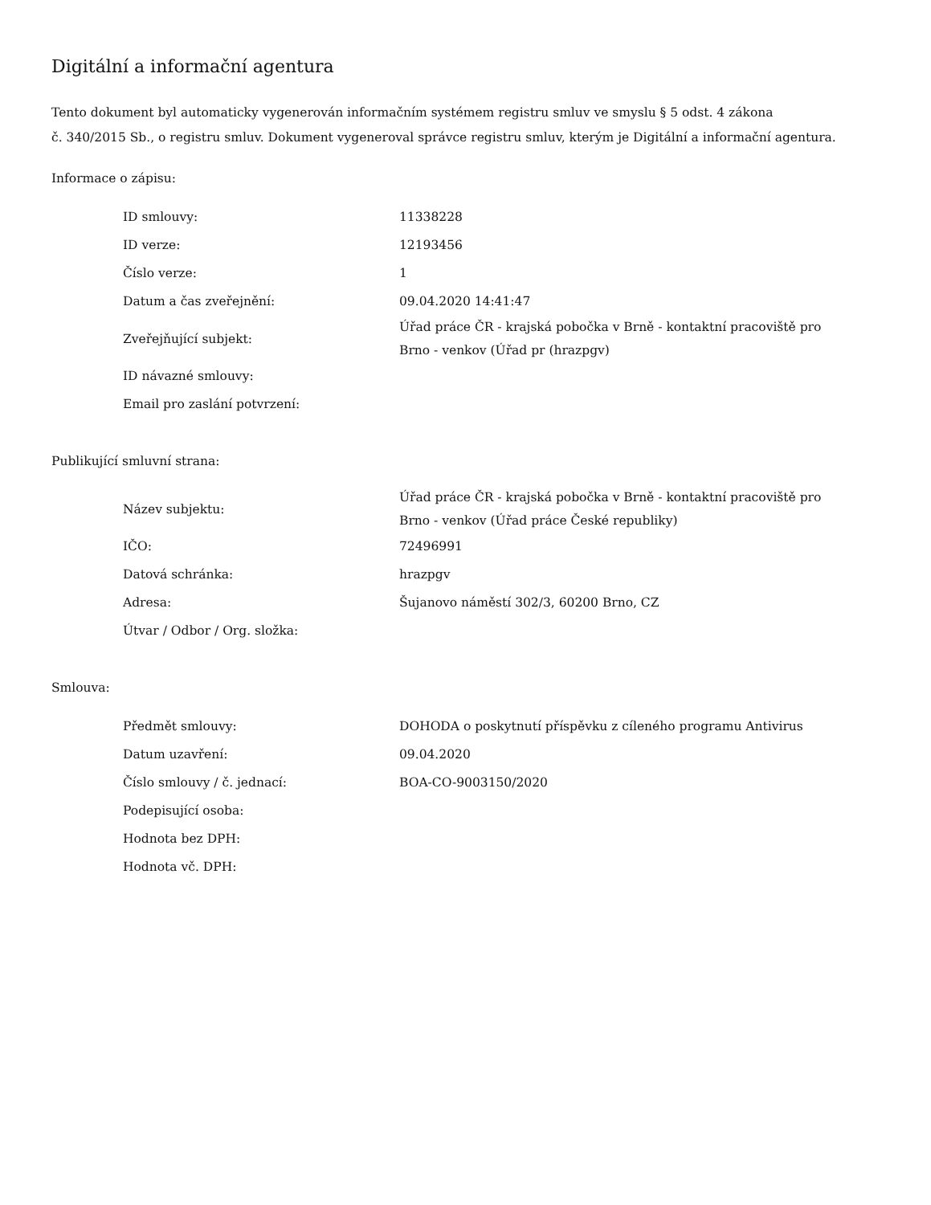Digitální a informační agentura
Tento dokument byl automaticky vygenerován informačním systémem registru smluv ve smyslu § 5 odst. 4 zákona
č. 340/2015 Sb., o registru smluv. Dokument vygeneroval správce registru smluv, kterým je Digitální a informační agentura.
Informace o zápisu:
| ID smlouvy: | 11338228 |
| ID verze: | 12193456 |
| Číslo verze: | 1 |
| Datum a čas zveřejnění: | 09.04.2020 14:41:47 |
| Zveřejňující subjekt: | Úřad práce ČR - krajská pobočka v Brně - kontaktní pracoviště pro Brno - venkov (Úřad pr (hrazpgv) |
| ID návazné smlouvy: | |
| Email pro zaslání potvrzení: | |
Publikující smluvní strana:
| Název subjektu: | Úřad práce ČR - krajská pobočka v Brně - kontaktní pracoviště pro Brno - venkov (Úřad práce České republiky) |
| IČO: | 72496991 |
| Datová schránka: | hrazpgv |
| Adresa: | Šujanovo náměstí 302/3, 60200 Brno, CZ |
| Útvar / Odbor / Org. složka: | |
Smlouva:
| Předmět smlouvy: | DOHODA o poskytnutí příspěvku z cíleného programu Antivirus |
| Datum uzavření: | 09.04.2020 |
| Číslo smlouvy / č. jednací: | BOA-CO-9003150/2020 |
| Podepisující osoba: | |
| Hodnota bez DPH: | |
| Hodnota vč. DPH: | |